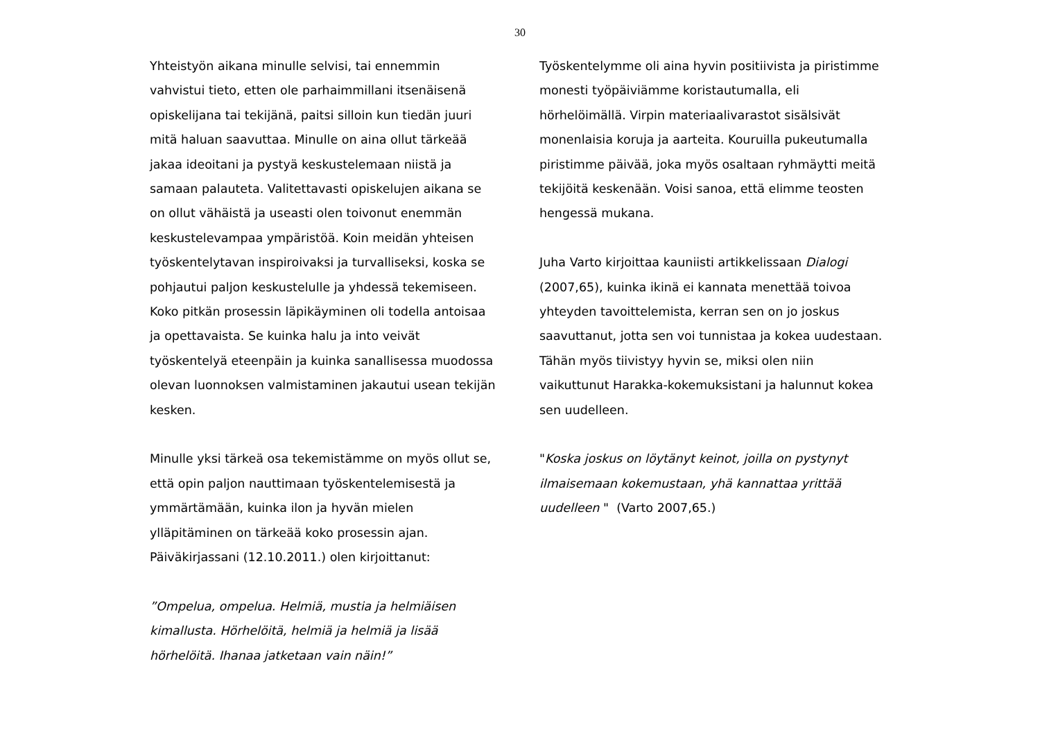30
Yhteistyön aikana minulle selvisi, tai ennemmin vahvistui tieto, etten ole parhaimmillani itsenäisenä opiskelijana tai tekijänä, paitsi silloin kun tiedän juuri mitä haluan saavuttaa. Minulle on aina ollut tärkeää jakaa ideoitani ja pystyä keskustelemaan niistä ja samaan palauteta. Valitettavasti opiskelujen aikana se on ollut vähäistä ja useasti olen toivonut enemmän keskustelevampaa ympäristöä. Koin meidän yhteisen työskentelytavan inspiroivaksi ja turvalliseksi, koska se pohjautui paljon keskustelulle ja yhdessä tekemiseen. Koko pitkän prosessin läpikäyminen oli todella antoisaa ja opettavaista. Se kuinka halu ja into veivät työskentelyä eteenpäin ja kuinka sanallisessa muodossa olevan luonnoksen valmistaminen jakautui usean tekijän kesken.
Minulle yksi tärkeä osa tekemistämme on myös ollut se, että opin paljon nauttimaan työskentelemisestä ja ymmärtämään, kuinka ilon ja hyvän mielen ylläpitäminen on tärkeää koko prosessin ajan. Päiväkirjassani (12.10.2011.) olen kirjoittanut:
”Ompelua, ompelua. Helmiä, mustia ja helmiäisen kimallusta. Hörhelöitä, helmiä ja helmiä ja lisää hörhelöitä. Ihanaa jatketaan vain näin!”
Työskentelymme oli aina hyvin positiivista ja piristimme monesti työpäiviämme koristautumalla, eli hörhelöimällä. Virpin materiaalivarastot sisälsivät monenlaisia koruja ja aarteita. Kouruilla pukeutumalla piristimme päivää, joka myös osaltaan ryhmäytti meitä tekijöitä keskenään. Voisi sanoa, että elimme teosten hengessä mukana.
Juha Varto kirjoittaa kauniisti artikkelissaan Dialogi (2007,65), kuinka ikinä ei kannata menettää toivoa yhteyden tavoittelemista, kerran sen on jo joskus saavuttanut, jotta sen voi tunnistaa ja kokea uudestaan. Tähän myös tiivistyy hyvin se, miksi olen niin vaikuttunut Harakka-kokemuksistani ja halunnut kokea sen uudelleen.
"Koska joskus on löytänyt keinot, joilla on pystynyt ilmaisemaan kokemustaan, yhä kannattaa yrittää uudelleen " (Varto 2007,65.)